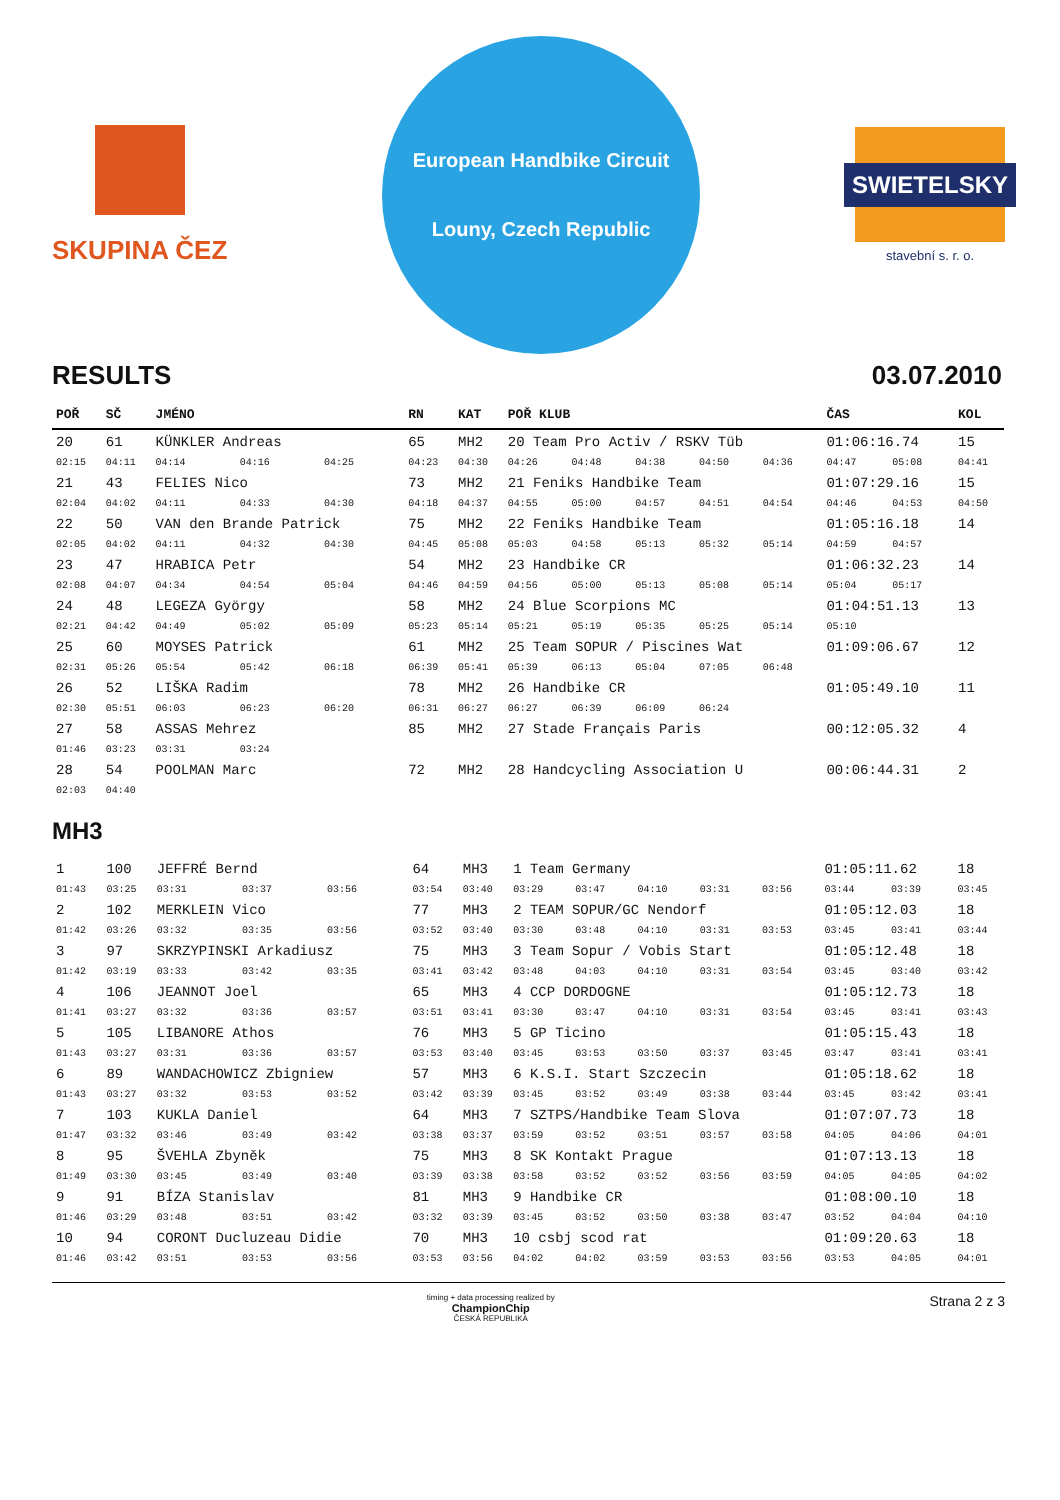SKUPINA ČEZ
European Handbike Circuit
Louny, Czech Republic
SWIETELSKY
stavební s. r. o.
RESULTS 03.07.2010
| POŘ | SČ | JMÉNO | | | RN | KAT | POŘ KLUB | | | | | ČAS | | KOL |
| --- | --- | --- | --- | --- | --- | --- | --- | --- | --- | --- | --- | --- | --- | --- |
| 20 | 61 | KÜNKLER Andreas | | | 65 | MH2 | 20 Team Pro Activ / RSKV Tüb | | | | | 01:06:16.74 | | 15 |
| 02:15 | 04:11 | 04:14 | 04:16 | 04:25 | 04:23 | 04:30 | 04:26 | 04:48 | 04:38 | 04:50 | 04:36 | 04:47 | 05:08 | 04:41 |
| 21 | 43 | FELIES Nico | | | 73 | MH2 | 21 Feniks Handbike Team | | | | | 01:07:29.16 | | 15 |
| 02:04 | 04:02 | 04:11 | 04:33 | 04:30 | 04:18 | 04:37 | 04:55 | 05:00 | 04:57 | 04:51 | 04:54 | 04:46 | 04:53 | 04:50 |
| 22 | 50 | VAN den Brande Patrick | | | 75 | MH2 | 22 Feniks Handbike Team | | | | | 01:05:16.18 | | 14 |
| 02:05 | 04:02 | 04:11 | 04:32 | 04:30 | 04:45 | 05:08 | 05:03 | 04:58 | 05:13 | 05:32 | 05:14 | 04:59 | 04:57 | |
| 23 | 47 | HRABICA Petr | | | 54 | MH2 | 23 Handbike CR | | | | | 01:06:32.23 | | 14 |
| 02:08 | 04:07 | 04:34 | 04:54 | 05:04 | 04:46 | 04:59 | 04:56 | 05:00 | 05:13 | 05:08 | 05:14 | 05:04 | 05:17 | |
| 24 | 48 | LEGEZA György | | | 58 | MH2 | 24 Blue Scorpions MC | | | | | 01:04:51.13 | | 13 |
| 02:21 | 04:42 | 04:49 | 05:02 | 05:09 | 05:23 | 05:14 | 05:21 | 05:19 | 05:35 | 05:25 | 05:14 | 05:10 | | |
| 25 | 60 | MOYSES Patrick | | | 61 | MH2 | 25 Team SOPUR / Piscines Wat | | | | | 01:09:06.67 | | 12 |
| 02:31 | 05:26 | 05:54 | 05:42 | 06:18 | 06:39 | 05:41 | 05:39 | 06:13 | 05:04 | 07:05 | 06:48 | | | |
| 26 | 52 | LIŠKA Radim | | | 78 | MH2 | 26 Handbike CR | | | | | 01:05:49.10 | | 11 |
| 02:30 | 05:51 | 06:03 | 06:23 | 06:20 | 06:31 | 06:27 | 06:27 | 06:39 | 06:09 | 06:24 | | | | |
| 27 | 58 | ASSAS Mehrez | | | 85 | MH2 | 27 Stade Français Paris | | | | | 00:12:05.32 | | 4 |
| 01:46 | 03:23 | 03:31 | 03:24 | | | | | | | | | | | |
| 28 | 54 | POOLMAN Marc | | | 72 | MH2 | 28 Handcycling Association U | | | | | 00:06:44.31 | | 2 |
| 02:03 | 04:40 | | | | | | | | | | | | | |
MH3
| 1 | 100 | JEFFRÉ Bernd | | | 64 | MH3 | 1 Team Germany | | | | | 01:05:11.62 | | 18 |
| 01:43 | 03:25 | 03:31 | 03:37 | 03:56 | 03:54 | 03:40 | 03:29 | 03:47 | 04:10 | 03:31 | 03:56 | 03:44 | 03:39 | 03:45 |
| 2 | 102 | MERKLEIN Vico | | | 77 | MH3 | 2 TEAM SOPUR/GC Nendorf | | | | | 01:05:12.03 | | 18 |
| 01:42 | 03:26 | 03:32 | 03:35 | 03:56 | 03:52 | 03:40 | 03:30 | 03:48 | 04:10 | 03:31 | 03:53 | 03:45 | 03:41 | 03:44 |
| 3 | 97 | SKRZYPINSKI Arkadiusz | | | 75 | MH3 | 3 Team Sopur / Vobis Start | | | | | 01:05:12.48 | | 18 |
| 01:42 | 03:19 | 03:33 | 03:42 | 03:35 | 03:41 | 03:42 | 03:48 | 04:03 | 04:10 | 03:31 | 03:54 | 03:45 | 03:40 | 03:42 |
| 4 | 106 | JEANNOT Joel | | | 65 | MH3 | 4 CCP DORDOGNE | | | | | 01:05:12.73 | | 18 |
| 01:41 | 03:27 | 03:32 | 03:36 | 03:57 | 03:51 | 03:41 | 03:30 | 03:47 | 04:10 | 03:31 | 03:54 | 03:45 | 03:41 | 03:43 |
| 5 | 105 | LIBANORE Athos | | | 76 | MH3 | 5 GP Ticino | | | | | 01:05:15.43 | | 18 |
| 01:43 | 03:27 | 03:31 | 03:36 | 03:57 | 03:53 | 03:40 | 03:45 | 03:53 | 03:50 | 03:37 | 03:45 | 03:47 | 03:41 | 03:41 |
| 6 | 89 | WANDACHOWICZ Zbigniew | | | 57 | MH3 | 6 K.S.I. Start Szczecin | | | | | 01:05:18.62 | | 18 |
| 01:43 | 03:27 | 03:32 | 03:53 | 03:52 | 03:42 | 03:39 | 03:45 | 03:52 | 03:49 | 03:38 | 03:44 | 03:45 | 03:42 | 03:41 |
| 7 | 103 | KUKLA Daniel | | | 64 | MH3 | 7 SZTPS/Handbike Team Slova | | | | | 01:07:07.73 | | 18 |
| 01:47 | 03:32 | 03:46 | 03:49 | 03:42 | 03:38 | 03:37 | 03:59 | 03:52 | 03:51 | 03:57 | 03:58 | 04:05 | 04:06 | 04:01 |
| 8 | 95 | ŠVEHLA Zbyněk | | | 75 | MH3 | 8 SK Kontakt Prague | | | | | 01:07:13.13 | | 18 |
| 01:49 | 03:30 | 03:45 | 03:49 | 03:40 | 03:39 | 03:38 | 03:58 | 03:52 | 03:52 | 03:56 | 03:59 | 04:05 | 04:05 | 04:02 |
| 9 | 91 | BÍZA Stanislav | | | 81 | MH3 | 9 Handbike CR | | | | | 01:08:00.10 | | 18 |
| 01:46 | 03:29 | 03:48 | 03:51 | 03:42 | 03:32 | 03:39 | 03:45 | 03:52 | 03:50 | 03:38 | 03:47 | 03:52 | 04:04 | 04:10 |
| 10 | 94 | CORONT Ducluzeau Didie | | | 70 | MH3 | 10 csbj scod rat | | | | | 01:09:20.63 | | 18 |
| 01:46 | 03:42 | 03:51 | 03:53 | 03:56 | 03:53 | 03:56 | 04:02 | 04:02 | 03:59 | 03:53 | 03:56 | 03:53 | 04:05 | 04:01 |
timing + data processing realized by
ChampionChip
ČESKÁ REPUBLIKA Strana 2 z 3